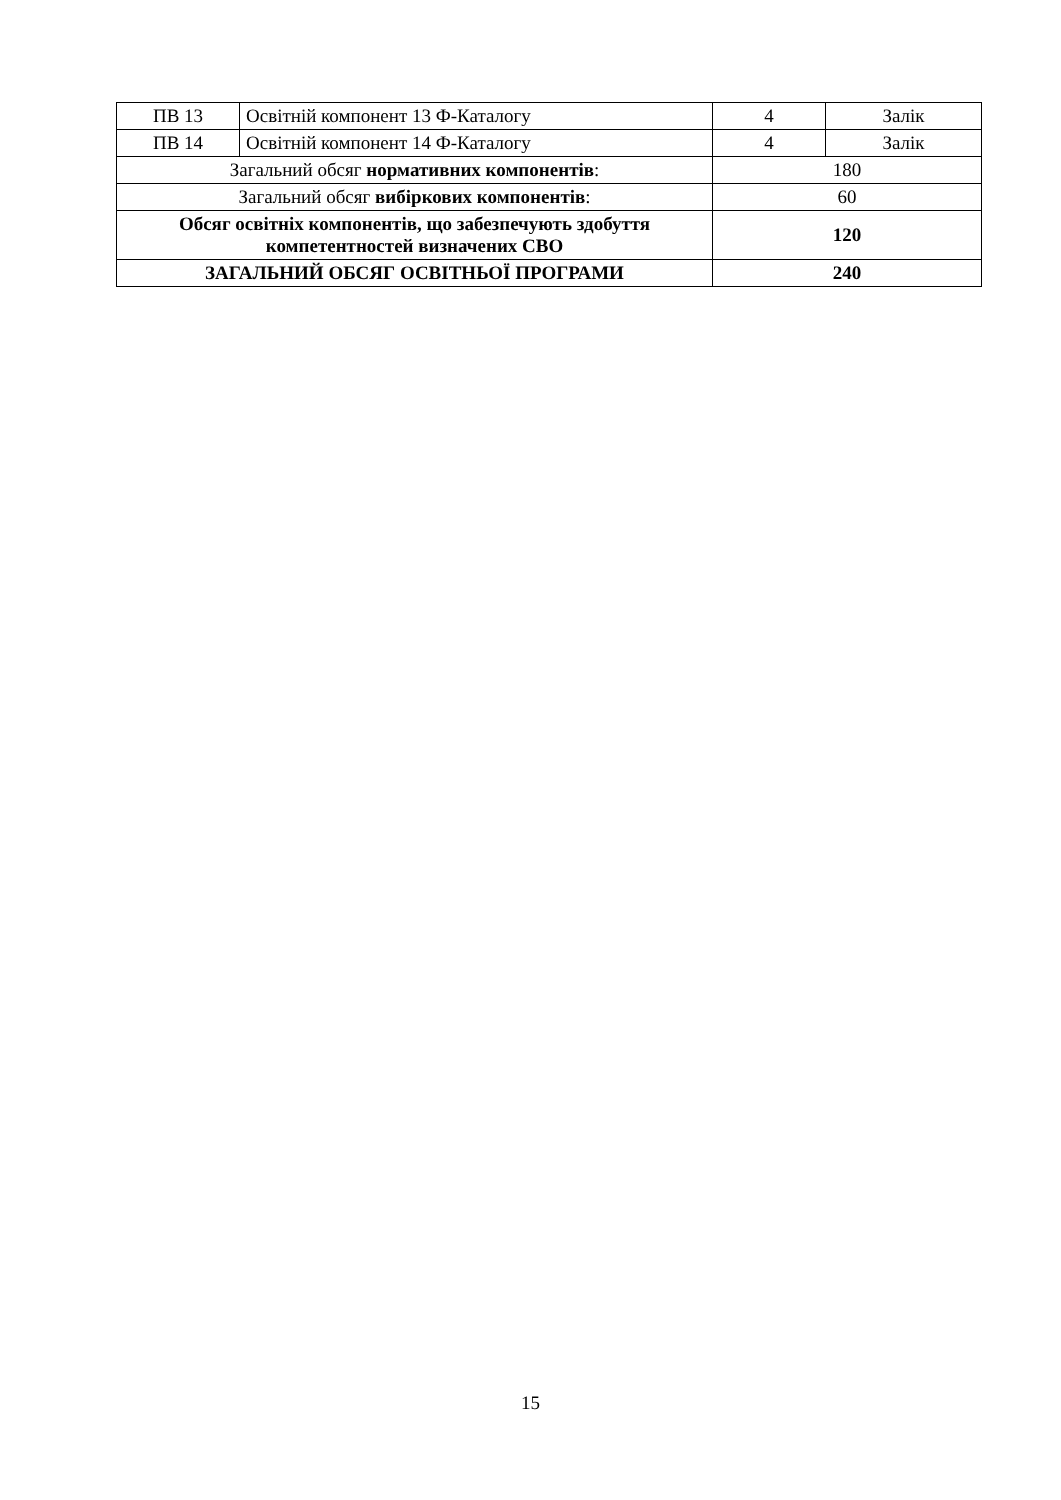| ПВ 13 | Освітній компонент 13 Ф-Каталогу | 4 | Залік |
| ПВ 14 | Освітній компонент 14 Ф-Каталогу | 4 | Залік |
| Загальний обсяг нормативних компонентів : | | 180 | |
| Загальний обсяг вибіркових компонентів : | | 60 | |
| Обсяг освітніх компонентів, що забезпечують здобуття компетентностей визначених СВО | | 120 | |
| ЗАГАЛЬНИЙ ОБСЯГ ОСВІТНЬОЇ ПРОГРАМИ | | 240 | |
15